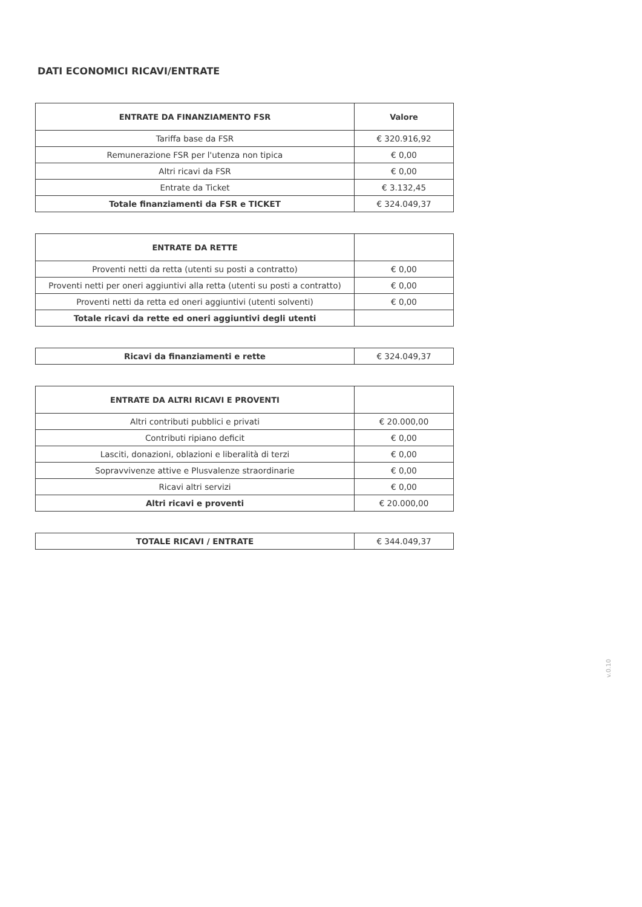DATI ECONOMICI RICAVI/ENTRATE
| ENTRATE DA FINANZIAMENTO FSR | Valore |
| --- | --- |
| Tariffa base da FSR | € 320.916,92 |
| Remunerazione FSR per l'utenza non tipica | € 0,00 |
| Altri ricavi da FSR | € 0,00 |
| Entrate da Ticket | € 3.132,45 |
| Totale finanziamenti da FSR e TICKET | € 324.049,37 |
| ENTRATE DA RETTE | |
| --- | --- |
| Proventi netti da retta (utenti su posti a contratto) | € 0,00 |
| Proventi netti per oneri aggiuntivi alla retta (utenti su posti a contratto) | € 0,00 |
| Proventi netti da retta ed oneri aggiuntivi (utenti solventi) | € 0,00 |
| Totale ricavi da rette ed oneri aggiuntivi degli utenti | |
| Ricavi da finanziamenti e rette | € 324.049,37 |
| ENTRATE DA ALTRI RICAVI E PROVENTI | |
| --- | --- |
| Altri contributi pubblici e privati | € 20.000,00 |
| Contributi ripiano deficit | € 0,00 |
| Lasciti, donazioni, oblazioni e liberalità di terzi | € 0,00 |
| Sopravvivenze attive e Plusvalenze straordinarie | € 0,00 |
| Ricavi altri servizi | € 0,00 |
| Altri ricavi e proventi | € 20.000,00 |
| TOTALE RICAVI / ENTRATE | € 344.049,37 |
v.0.10